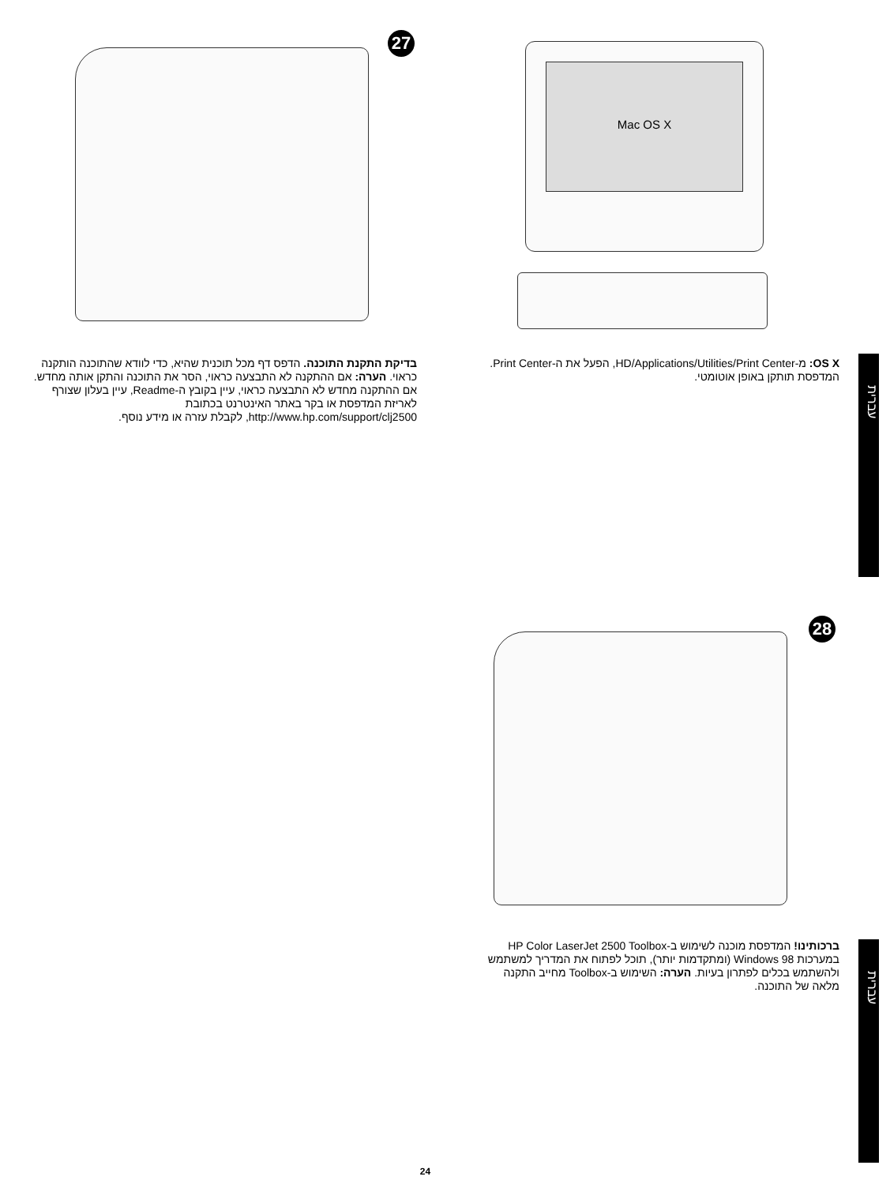27 Mac OS X
בדיקת התקנת התוכנה. הדפס דף מכל תוכנית שהיא, כדי לוודא שהתוכנה הותקנה כראוי. הערה: אם ההתקנה לא התבצעה כראוי, הסר את התוכנה והתקן אותה מחדש. אם ההתקנה מחדש לא התבצעה כראוי, עיין בקובץ ה-Readme, עיין בעלון שצורף לאריזת המדפסת או בקר באתר האינטרנט בכתובת http://www.hp.com/support/clj2500, לקבלת עזרה או מידע נוסף.
OS X: מ-HD/Applications/Utilities/Print Center, הפעל את ה-Print Center. המדפסת תותקן באופן אוטומטי.
עברית
28
ברכותינו! המדפסת מוכנה לשימוש ב-HP Color LaserJet 2500 Toolbox במערכות Windows 98 (ומתקדמות יותר), תוכל לפתוח את המדריך למשתמש ולהשתמש בכלים לפתרון בעיות. הערה: השימוש ב-Toolbox מחייב התקנה מלאה של התוכנה.
עברית
24